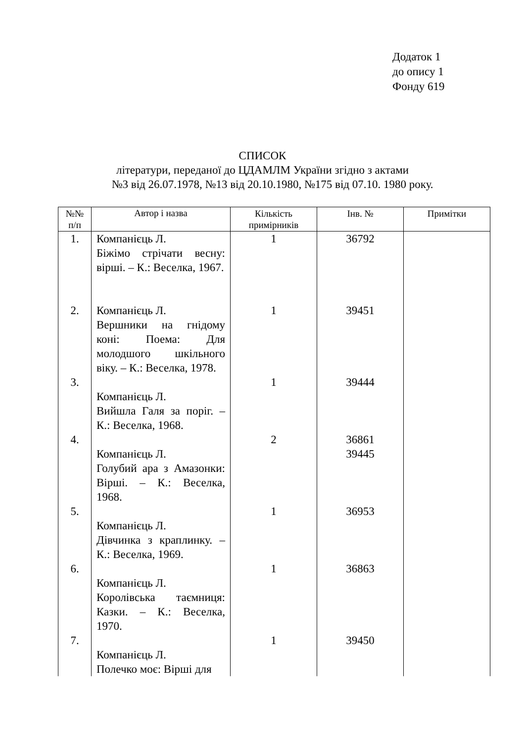Додаток 1
до опису 1
Фонду 619
СПИСОК
літератури, переданої до ЦДАМЛМ України згідно з актами
№3 від 26.07.1978, №13 від 20.10.1980, №175 від 07.10. 1980 року.
| №№ п/п | Автор і назва | Кількість примірників | Інв. № | Примітки |
| --- | --- | --- | --- | --- |
| 1. | Компанієць Л. Біжімо стрічати весну: вірші. – К.: Веселка, 1967. | 1 | 36792 | |
| 2. | Компанієць Л. Вершники на гнідому коні: Поема: Для молодшого шкільного віку. – К.: Веселка, 1978. | 1 | 39451 | |
| 3. | Компанієць Л. Вийшла Галя за поріг. – К.: Веселка, 1968. | 1 | 39444 | |
| 4. | Компанієць Л. Голубий ара з Амазонки: Вірші. – К.: Веселка, 1968. | 2 | 36861 39445 | |
| 5. | Компанієць Л. Дівчинка з краплинку. – К.: Веселка, 1969. | 1 | 36953 | |
| 6. | Компанієць Л. Королівська таємниця: Казки. – К.: Веселка, 1970. | 1 | 36863 | |
| 7. | Компанієць Л. Полечко моє: Вірші для | 1 | 39450 | |